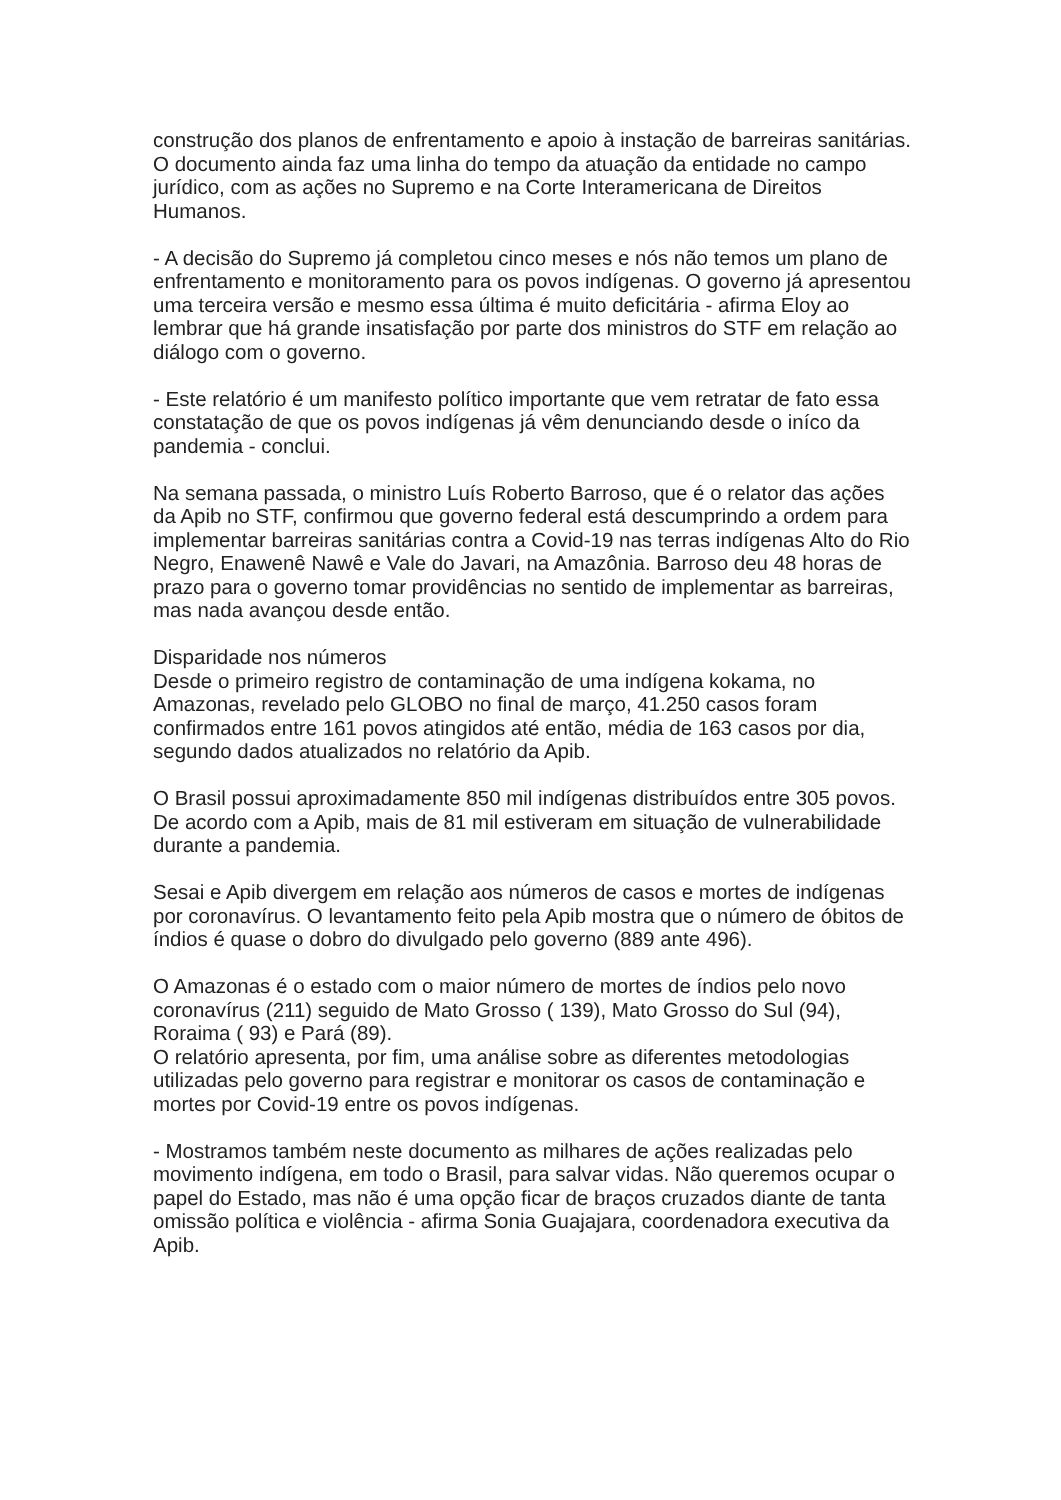construção dos planos de enfrentamento e apoio à instação de barreiras sanitárias.
O documento ainda faz uma linha do tempo da atuação da entidade no campo jurídico, com as ações no Supremo e na Corte Interamericana de Direitos Humanos.
- A decisão do Supremo já completou cinco meses e nós não temos um plano de enfrentamento e monitoramento para os povos indígenas. O governo já apresentou uma terceira versão e mesmo essa última é muito deficitária - afirma Eloy ao lembrar que há grande insatisfação por parte dos ministros do STF em relação ao diálogo com o governo.
- Este relatório é um manifesto político importante que vem retratar de fato essa constatação de que os povos indígenas já vêm denunciando desde o iníco da pandemia - conclui.
Na semana passada, o ministro Luís Roberto Barroso, que é o relator das ações da Apib no STF, confirmou que governo federal está descumprindo a ordem para implementar barreiras sanitárias contra a Covid-19 nas terras indígenas Alto do Rio Negro, Enawenê Nawê e Vale do Javari, na Amazônia. Barroso deu 48 horas de prazo para o governo tomar providências no sentido de implementar as barreiras, mas nada avançou desde então.
Disparidade nos números
Desde o primeiro registro de contaminação de uma indígena kokama, no Amazonas, revelado pelo GLOBO no final de março, 41.250 casos foram confirmados entre 161 povos atingidos até então, média de 163 casos por dia, segundo dados atualizados no relatório da Apib.
O Brasil possui aproximadamente 850 mil indígenas distribuídos entre 305 povos. De acordo com a Apib, mais de 81 mil estiveram em situação de vulnerabilidade durante a pandemia.
Sesai e Apib divergem em relação aos números de casos e mortes de indígenas por coronavírus. O levantamento feito pela Apib mostra que o número de óbitos de índios é quase o dobro do divulgado pelo governo (889 ante 496).
O Amazonas é o estado com o maior número de mortes de índios pelo novo coronavírus (211) seguido de Mato Grosso ( 139), Mato Grosso do Sul (94), Roraima ( 93) e Pará (89).
O relatório apresenta, por fim, uma análise sobre as diferentes metodologias utilizadas pelo governo para registrar e monitorar os casos de contaminação e mortes por Covid-19 entre os povos indígenas.
- Mostramos também neste documento as milhares de ações realizadas pelo movimento indígena, em todo o Brasil, para salvar vidas. Não queremos ocupar o papel do Estado, mas não é uma opção ficar de braços cruzados diante de tanta omissão política e violência - afirma Sonia Guajajara, coordenadora executiva da Apib.